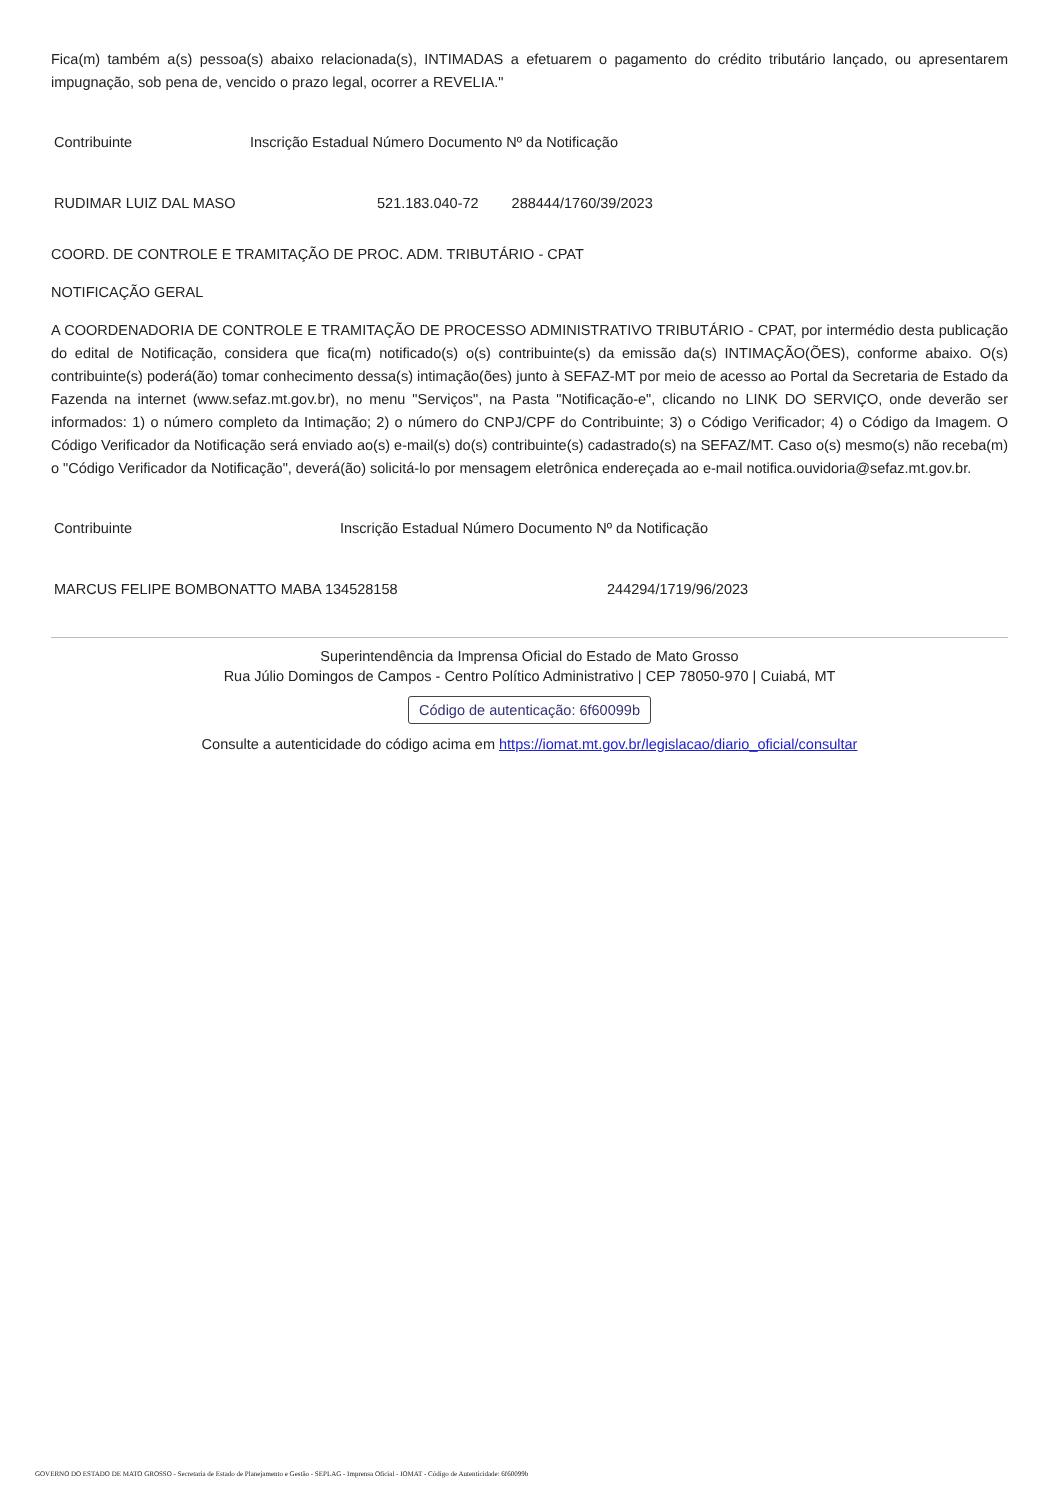Fica(m) também a(s) pessoa(s) abaixo relacionada(s), INTIMADAS a efetuarem o pagamento do crédito tributário lançado, ou apresentarem impugnação, sob pena de, vencido o prazo legal, ocorrer a REVELIA."
| Contribuinte | Inscrição Estadual Número Documento Nº da Notificação | |
| RUDIMAR LUIZ DAL MASO | 521.183.040-72 | 288444/1760/39/2023 |
COORD. DE CONTROLE E TRAMITAÇÃO DE PROC. ADM. TRIBUTÁRIO - CPAT
NOTIFICAÇÃO GERAL
A COORDENADORIA DE CONTROLE E TRAMITAÇÃO DE PROCESSO ADMINISTRATIVO TRIBUTÁRIO - CPAT, por intermédio desta publicação do edital de Notificação, considera que fica(m) notificado(s) o(s) contribuinte(s) da emissão da(s) INTIMAÇÃO(ÕES), conforme abaixo. O(s) contribuinte(s) poderá(ão) tomar conhecimento dessa(s) intimação(ões) junto à SEFAZ-MT por meio de acesso ao Portal da Secretaria de Estado da Fazenda na internet (www.sefaz.mt.gov.br), no menu "Serviços", na Pasta "Notificação-e", clicando no LINK DO SERVIÇO, onde deverão ser informados: 1) o número completo da Intimação; 2) o número do CNPJ/CPF do Contribuinte; 3) o Código Verificador; 4) o Código da Imagem. O Código Verificador da Notificação será enviado ao(s) e-mail(s) do(s) contribuinte(s) cadastrado(s) na SEFAZ/MT. Caso o(s) mesmo(s) não receba(m) o "Código Verificador da Notificação", deverá(ão) solicitá-lo por mensagem eletrônica endereçada ao e-mail notifica.ouvidoria@sefaz.mt.gov.br.
| Contribuinte | Inscrição Estadual Número Documento Nº da Notificação | |
| MARCUS FELIPE BOMBONATTO MABA 134528158 | | 244294/1719/96/2023 |
Superintendência da Imprensa Oficial do Estado de Mato Grosso
Rua Júlio Domingos de Campos - Centro Político Administrativo | CEP 78050-970 | Cuiabá, MT
Código de autenticação: 6f60099b
Consulte a autenticidade do código acima em https://iomat.mt.gov.br/legislacao/diario_oficial/consultar
GOVERNO DO ESTADO DE MATO GROSSO - Secretaria de Estado de Planejamento e Gestão - SEPLAG - Imprensa Oficial - IOMAT - Código de Autenticidade: 6f60099b